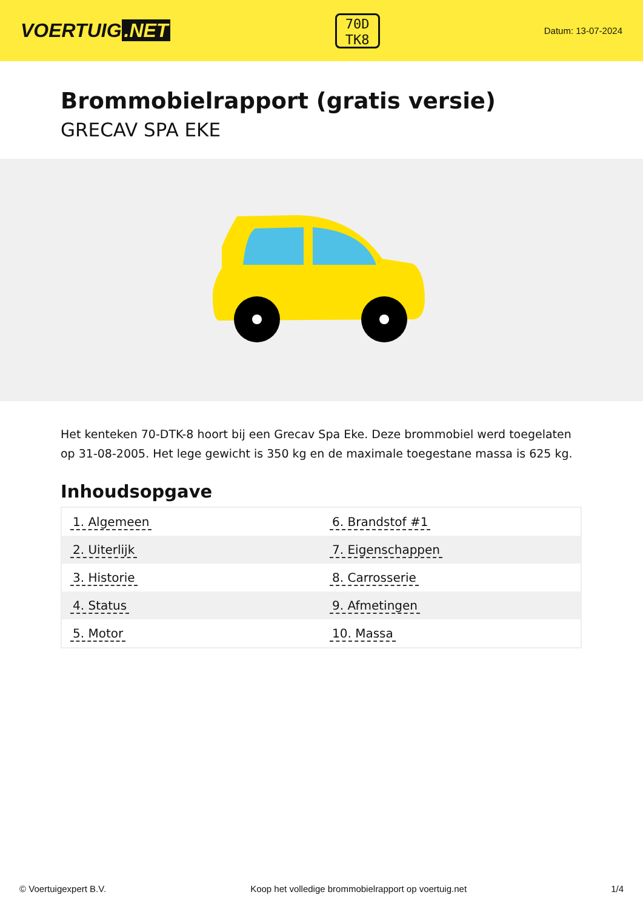VOERTUIG.NET
70D
TK8
Datum: 13-07-2024
Brommobielrapport (gratis versie)
GRECAV SPA EKE
Het kenteken 70-DTK-8 hoort bij een Grecav Spa Eke. Deze brommobiel werd toegelaten op 31-08-2005. Het lege gewicht is 350 kg en de maximale toegestane massa is 625 kg.
Inhoudsopgave
| 1. Algemeen | 6. Brandstof #1 |
| 2. Uiterlijk | 7. Eigenschappen |
| 3. Historie | 8. Carrosserie |
| 4. Status | 9. Afmetingen |
| 5. Motor | 10. Massa |
© Voertuigexpert B.V. Koop het volledige brommobielrapport op voertuig.net 1/4